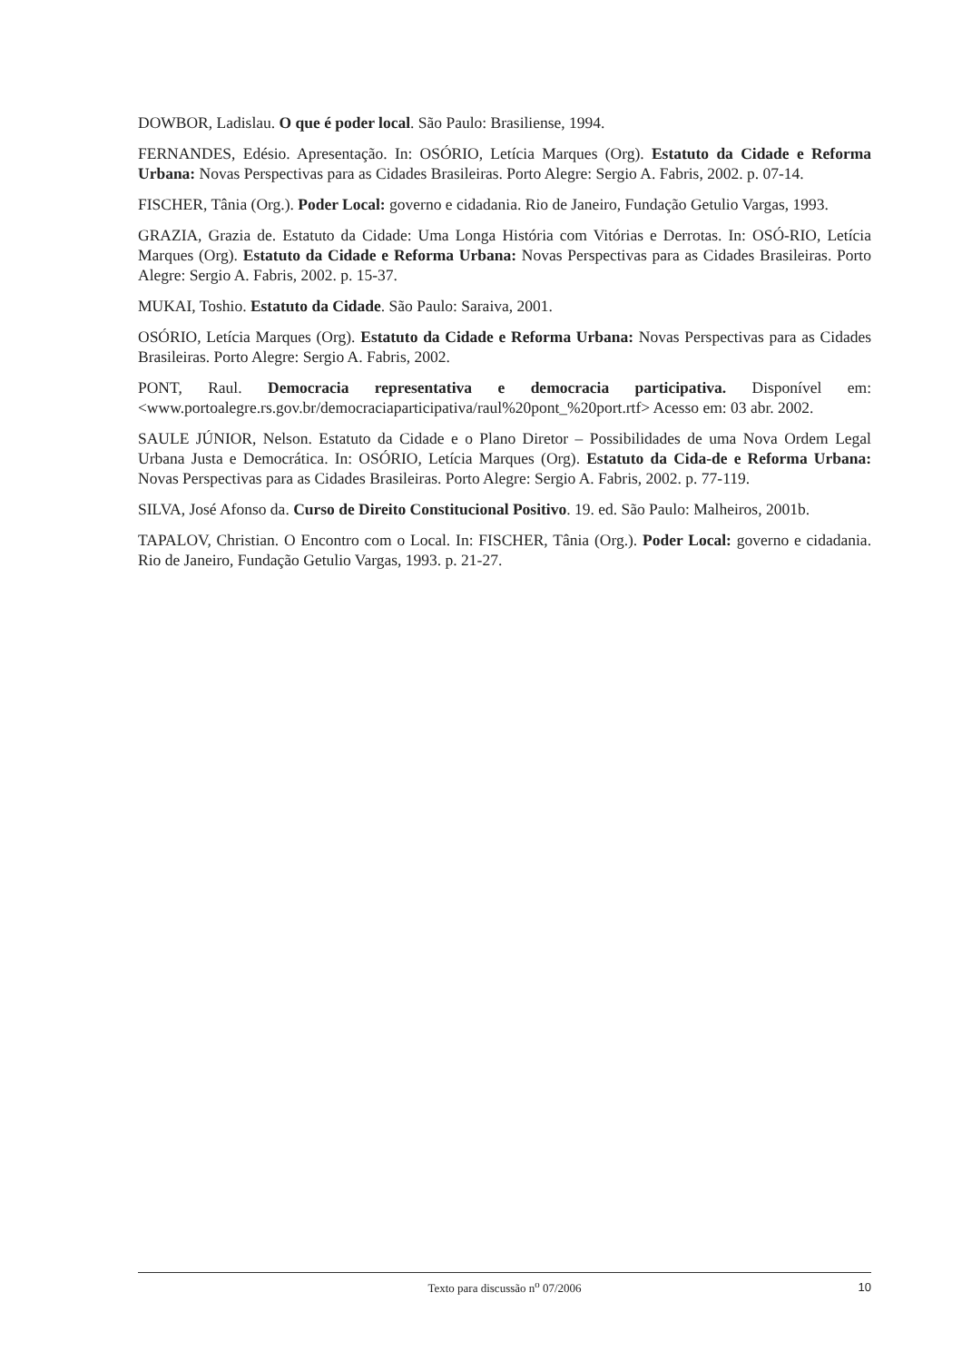DOWBOR, Ladislau. O que é poder local. São Paulo: Brasiliense, 1994.
FERNANDES, Edésio. Apresentação. In: OSÓRIO, Letícia Marques (Org). Estatuto da Cidade e Reforma Urbana: Novas Perspectivas para as Cidades Brasileiras. Porto Alegre: Sergio A. Fabris, 2002. p. 07-14.
FISCHER, Tânia (Org.). Poder Local: governo e cidadania. Rio de Janeiro, Fundação Getulio Vargas, 1993.
GRAZIA, Grazia de. Estatuto da Cidade: Uma Longa História com Vitórias e Derrotas. In: OSÓ-RIO, Letícia Marques (Org). Estatuto da Cidade e Reforma Urbana: Novas Perspectivas para as Cidades Brasileiras. Porto Alegre: Sergio A. Fabris, 2002. p. 15-37.
MUKAI, Toshio. Estatuto da Cidade. São Paulo: Saraiva, 2001.
OSÓRIO, Letícia Marques (Org). Estatuto da Cidade e Reforma Urbana: Novas Perspectivas para as Cidades Brasileiras. Porto Alegre: Sergio A. Fabris, 2002.
PONT, Raul. Democracia representativa e democracia participativa. Disponível em: <www.portoalegre.rs.gov.br/democraciaparticipativa/raul%20pont_%20port.rtf> Acesso em: 03 abr. 2002.
SAULE JÚNIOR, Nelson. Estatuto da Cidade e o Plano Diretor – Possibilidades de uma Nova Ordem Legal Urbana Justa e Democrática. In: OSÓRIO, Letícia Marques (Org). Estatuto da Cida-de e Reforma Urbana: Novas Perspectivas para as Cidades Brasileiras. Porto Alegre: Sergio A. Fabris, 2002. p. 77-119.
SILVA, José Afonso da. Curso de Direito Constitucional Positivo. 19. ed. São Paulo: Malheiros, 2001b.
TAPALOV, Christian. O Encontro com o Local. In: FISCHER, Tânia (Org.). Poder Local: governo e cidadania. Rio de Janeiro, Fundação Getulio Vargas, 1993. p. 21-27.
Texto para discussão n<sup>o</sup> 07/2006
10